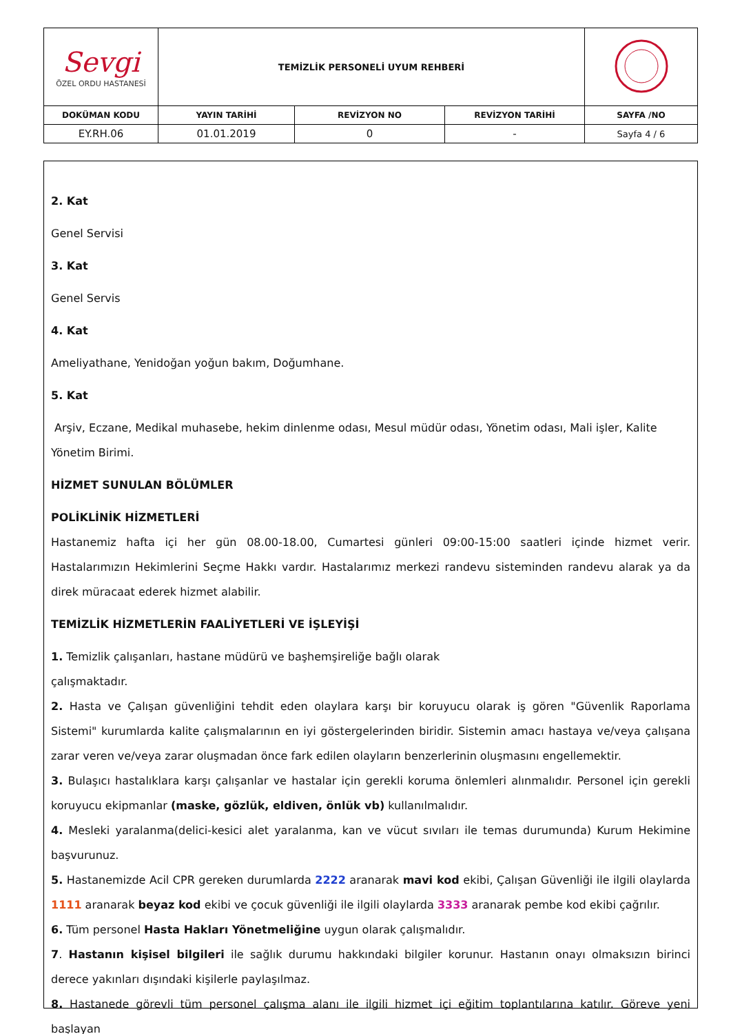| Sevgi ÖZEL ORDU HASTANESİ | TEMİZLİK PERSONELİ UYUM REHBERİ | | | |
| DOKÜMAN KODU | YAYIN TARİHİ | REVİZYON NO | REVİZYON TARİHİ | SAYFA /NO |
| EY.RH.06 | 01.01.2019 | 0 | - | Sayfa 4 / 6 |
2. Kat
Genel Servisi
3. Kat
Genel Servis
4. Kat
Ameliyathane, Yenidoğan yoğun bakım, Doğumhane.
5. Kat
Arşiv, Eczane, Medikal muhasebe, hekim dinlenme odası, Mesul müdür odası, Yönetim odası, Mali işler, Kalite Yönetim Birimi.
HİZMET SUNULAN BÖLÜMLER
POLİKLİNİK HİZMETLERİ
Hastanemiz hafta içi her gün 08.00-18.00, Cumartesi günleri 09:00-15:00 saatleri içinde hizmet verir. Hastalarımızın Hekimlerini Seçme Hakkı vardır. Hastalarımız merkezi randevu sisteminden randevu alarak ya da direk müracaat ederek hizmet alabilir.
TEMİZLİK HİZMETLERİN FAALİYETLERİ VE İŞLEYİŞİ
1. Temizlik çalışanları, hastane müdürü ve başhemşireliğe bağlı olarak
çalışmaktadır.
2. Hasta ve Çalışan güvenliğini tehdit eden olaylara karşı bir koruyucu olarak iş gören "Güvenlik Raporlama Sistemi" kurumlarda kalite çalışmalarının en iyi göstergelerinden biridir. Sistemin amacı hastaya ve/veya çalışana zarar veren ve/veya zarar oluşmadan önce fark edilen olayların benzerlerinin oluşmasını engellemektir.
3. Bulaşıcı hastalıklara karşı çalışanlar ve hastalar için gerekli koruma önlemleri alınmalıdır. Personel için gerekli koruyucu ekipmanlar (maske, gözlük, eldiven, önlük vb) kullanılmalıdır.
4. Mesleki yaralanma(delici-kesici alet yaralanma, kan ve vücut sıvıları ile temas durumunda) Kurum Hekimine başvurunuz.
5. Hastanemizde Acil CPR gereken durumlarda 2222 aranarak mavi kod ekibi, Çalışan Güvenliği ile ilgili olaylarda 1111 aranarak beyaz kod ekibi ve çocuk güvenliği ile ilgili olaylarda 3333 aranarak pembe kod ekibi çağrılır.
6. Tüm personel Hasta Hakları Yönetmeliğine uygun olarak çalışmalıdır.
7. Hastanın kişisel bilgileri ile sağlık durumu hakkındaki bilgiler korunur. Hastanın onayı olmaksızın birinci derece yakınları dışındaki kişilerle paylaşılmaz.
8. Hastanede görevli tüm personel çalışma alanı ile ilgili hizmet içi eğitim toplantılarına katılır. Göreve yeni başlayan